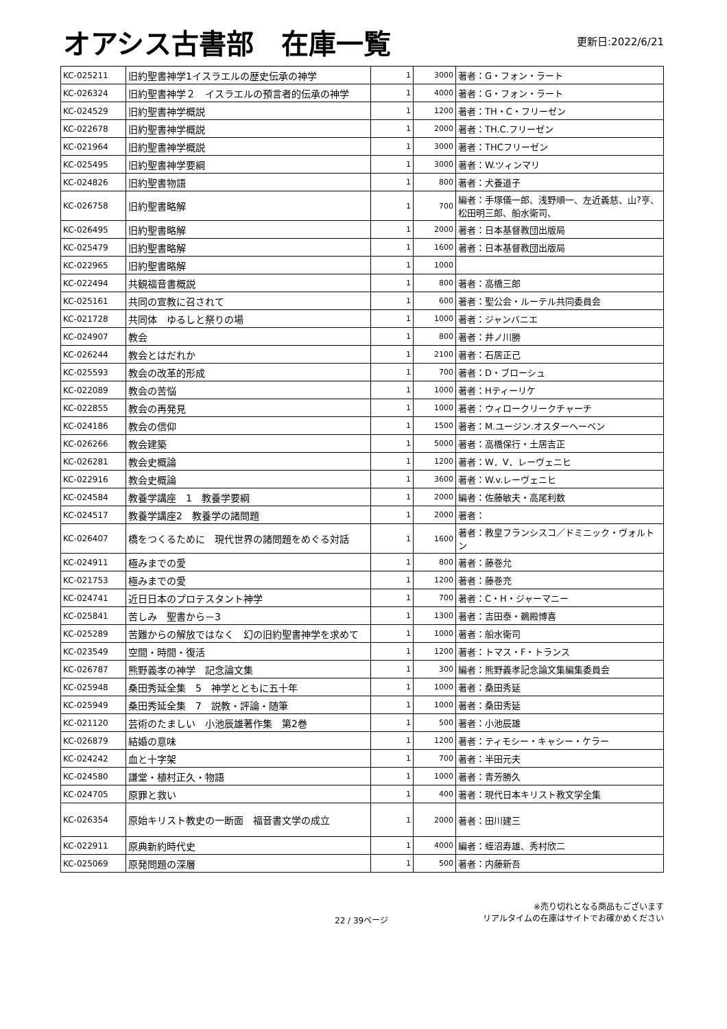オアシス古書部　在庫一覧
更新日:2022/6/21
| KC-025211 | 旧約聖書神学1イスラエルの歴史伝承の神学 | 1 | 3000 | 著者：G・フォン・ラート |
| KC-026324 | 旧約聖書神学２ イスラエルの預言者的伝承の神学 | 1 | 4000 | 著者：G・フォン・ラート |
| KC-024529 | 旧約聖書神学概説 | 1 | 1200 | 著者：TH・C・フリーゼン |
| KC-022678 | 旧約聖書神学概説 | 1 | 2000 | 著者：TH.C.フリーゼン |
| KC-021964 | 旧約聖書神学概説 | 1 | 3000 | 著者：THCフリーゼン |
| KC-025495 | 旧約聖書神学要綱 | 1 | 3000 | 著者：W.ツィンマリ |
| KC-024826 | 旧約聖書物語 | 1 | 800 | 著者：犬養道子 |
| KC-026758 | 旧約聖書略解 | 1 | 700 | 編者：手塚儀一郎、浅野順一、左近義慈、山?亨、松田明三郎、船水衛司、 |
| KC-026495 | 旧約聖書略解 | 1 | 2000 | 著者：日本基督教団出版局 |
| KC-025479 | 旧約聖書略解 | 1 | 1600 | 著者：日本基督教団出版局 |
| KC-022965 | 旧約聖書略解 | 1 | 1000 | |
| KC-022494 | 共観福音書概説 | 1 | 800 | 著者：高橋三郎 |
| KC-025161 | 共同の宣教に召されて | 1 | 600 | 著者：聖公会・ルーテル共同委員会 |
| KC-021728 | 共同体 ゆるしと祭りの場 | 1 | 1000 | 著者：ジャンバニエ |
| KC-024907 | 教会 | 1 | 800 | 著者：井ノ川勝 |
| KC-026244 | 教会とはだれか | 1 | 2100 | 著者：石居正己 |
| KC-025593 | 教会の改革的形成 | 1 | 700 | 著者：D・ブローシュ |
| KC-022089 | 教会の苦悩 | 1 | 1000 | 著者：Hティーリケ |
| KC-022855 | 教会の再発見 | 1 | 1000 | 著者：ウィロークリークチャーチ |
| KC-024186 | 教会の信仰 | 1 | 1500 | 著者：M.ユージン.オスターヘーベン |
| KC-026266 | 教会建築 | 1 | 5000 | 著者：高橋保行・土居吉正 |
| KC-026281 | 教会史概論 | 1 | 1200 | 著者：W．V．レーヴェニヒ |
| KC-022916 | 教会史概論 | 1 | 3600 | 著者：W.v.レーヴェニヒ |
| KC-024584 | 教養学講座 1 教養学要綱 | 1 | 2000 | 編者：佐藤敏夫・高尾利数 |
| KC-024517 | 教養学講座2 教養学の諸問題 | 1 | 2000 | 著者： |
| KC-026407 | 橋をつくるために 現代世界の諸問題をめぐる対話 | 1 | 1600 | 著者：教皇フランシスコ／ドミニック・ヴォルトン |
| KC-024911 | 極みまでの愛 | 1 | 800 | 著者：藤巻允 |
| KC-021753 | 極みまでの愛 | 1 | 1200 | 著者：藤巻充 |
| KC-024741 | 近日日本のプロテスタント神学 | 1 | 700 | 著者：C・H・ジャーマニー |
| KC-025841 | 苦しみ 聖書から－3 | 1 | 1300 | 著者：吉田泰・鵜殿博喜 |
| KC-025289 | 苦難からの解放ではなく 幻の旧約聖書神学を求めて | 1 | 1000 | 著者：船水衛司 |
| KC-023549 | 空間・時間・復活 | 1 | 1200 | 著者：トマス・F・トランス |
| KC-026787 | 熊野義孝の神学 記念論文集 | 1 | 300 | 編者：熊野義孝記念論文集編集委員会 |
| KC-025948 | 桑田秀延全集 5 神学とともに五十年 | 1 | 1000 | 著者：桑田秀延 |
| KC-025949 | 桑田秀延全集 7 説教・評論・随筆 | 1 | 1000 | 著者：桑田秀延 |
| KC-021120 | 芸術のたましい 小池辰雄著作集 第2巻 | 1 | 500 | 著者：小池辰雄 |
| KC-026879 | 結婚の意味 | 1 | 1200 | 著者：ティモシー・キャシー・ケラー |
| KC-024242 | 血と十字架 | 1 | 700 | 著者：半田元夫 |
| KC-024580 | 謙堂・植村正久・物語 | 1 | 1000 | 著者：青芳勝久 |
| KC-024705 | 原罪と救い | 1 | 400 | 著者：現代日本キリスト教文学全集 |
| KC-026354 | 原始キリスト教史の一断面 福音書文学の成立 | 1 | 2000 | 著者：田川建三 |
| KC-022911 | 原典新約時代史 | 1 | 4000 | 編者：蛭沼寿雄、秀村欣二 |
| KC-025069 | 原発問題の深層 | 1 | 500 | 著者：内藤新吾 |
22 / 39ページ
※売り切れとなる商品もございます
リアルタイムの在庫はサイトでお確かめください